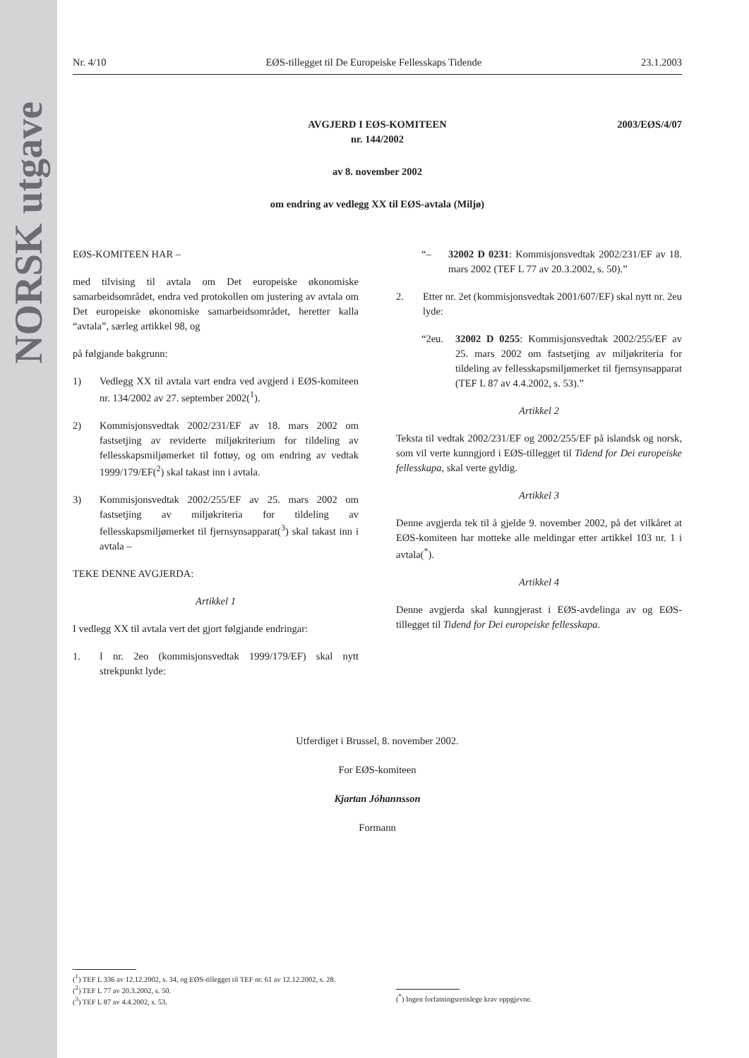NORSK utgave
Nr. 4/10 EØS-tillegget til De Europeiske Fellesskaps Tidende 23.1.2003
2003/EØS/4/07
AVGJERD I EØS-KOMITEEN
nr. 144/2002
av 8. november 2002
om endring av vedlegg XX til EØS-avtala (Miljø)
EØS-KOMITEEN HAR –
med tilvising til avtala om Det europeiske økonomiske samarbeidsområdet, endra ved protokollen om justering av avtala om Det europeiske økonomiske samarbeidsområdet, heretter kalla “avtala”, særleg artikkel 98, og
på følgjande bakgrunn:
1) Vedlegg XX til avtala vart endra ved avgjerd i EØS-komiteen nr. 134/2002 av 27. september 2002(<sup>1</sup>).
2) Kommisjonsvedtak 2002/231/EF av 18. mars 2002 om fastsetjing av reviderte miljøkriterium for tildeling av fellesskapsmiljømerket til fottøy, og om endring av vedtak 1999/179/EF(<sup>2</sup>) skal takast inn i avtala.
3) Kommisjonsvedtak 2002/255/EF av 25. mars 2002 om fastsetjing av miljøkriteria for tildeling av fellesskapsmiljømerket til fjernsynsapparat(<sup>3</sup>) skal takast inn i avtala –
TEKE DENNE AVGJERDA:
Artikkel 1
I vedlegg XX til avtala vert det gjort følgjande endringar:
1. I nr. 2eo (kommisjonsvedtak 1999/179/EF) skal nytt strekpunkt lyde:
“– 32002 D 0231: Kommisjonsvedtak 2002/231/EF av 18. mars 2002 (TEF L 77 av 20.3.2002, s. 50).”
2. Etter nr. 2et (kommisjonsvedtak 2001/607/EF) skal nytt nr. 2eu lyde:
“2eu. 32002 D 0255: Kommisjonsvedtak 2002/255/EF av 25. mars 2002 om fastsetjing av miljøkriteria for tildeling av fellesskapsmiljømerket til fjernsynsapparat (TEF L 87 av 4.4.2002, s. 53).”
Artikkel 2
Teksta til vedtak 2002/231/EF og 2002/255/EF på islandsk og norsk, som vil verte kunngjord i EØS-tillegget til Tidend for Dei europeiske fellesskapa, skal verte gyldig.
Artikkel 3
Denne avgjerda tek til å gjelde 9. november 2002, på det vilkåret at EØS-komiteen har motteke alle meldingar etter artikkel 103 nr. 1 i avtala(<sup>*</sup>).
Artikkel 4
Denne avgjerda skal kunngjerast i EØS-avdelinga av og EØS-tillegget til Tidend for Dei europeiske fellesskapa.
Utferdiget i Brussel, 8. november 2002.
For EØS-komiteen
Kjartan Jóhannsson
Formann
(<sup>1</sup>) TEF L 336 av 12.12.2002, s. 34, og EØS-tillegget til TEF nr. 61 av 12.12.2002, s. 28.
(<sup>2</sup>) TEF L 77 av 20.3.2002, s. 50.
(<sup>3</sup>) TEF L 87 av 4.4.2002, s. 53.
(<sup>*</sup>) Ingen forfatningsrettslege krav oppgjevne.